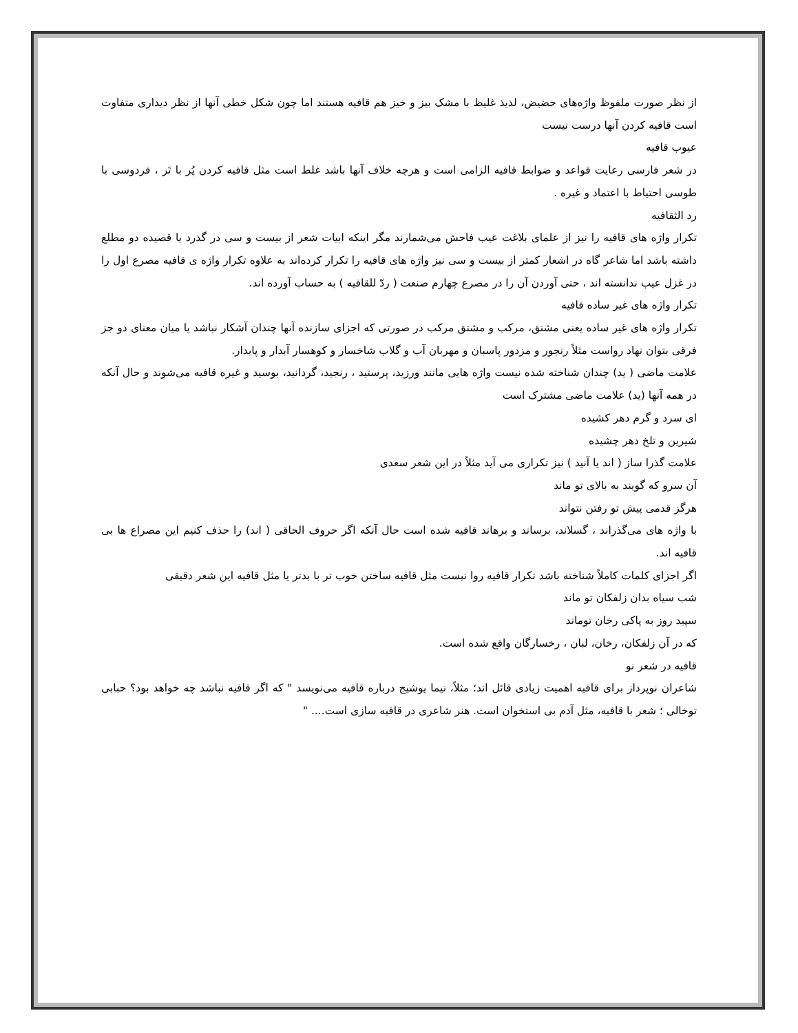از نظر صورت ملفوظ واژه‌های حضیض، لذیذ غلیظ با مشک بیز و خیز هم قافیه هستند اما چون شکل خطی آنها از نظر دیداری متفاوت است قافیه کردن آنها درست نیست
عیوب قافیه
در شعر فارسی رعایت قواعد و ضوابط قافیه الزامی است و هرچه خلاف آنها باشد غلط است مثل قافیه کردن پُر با تَر ، فردوسی با طوسی احتیاط با اعتماد و غیره .
رد الثقافیه
تکرار واژه های قافیه را نیز از علمای بلاغت عیب فاحش می‌شمارند مگر اینکه ابیات شعر از بیست و سی در گذرد یا قصیده دو مطلع داشته باشد اما شاعر گاه در اشعار کمتر از بیست و سی نیز واژه های قافیه را تکرار کرده‌اند به علاوه تکرار واژه ی قافیه مصرع اول را در غزل عیب ندانسته اند ، حتی آوردن آن را در مصرع چهارم صنعت ( ردّ للقافیه ) به حساب آورده اند.
تکرار واژه های غیر ساده قافیه
تکرار واژه های غیر ساده یعنی مشتق، مرکب و مشتق مرکب در صورتی که اجزای سازنده آنها چندان آشکار نباشد یا میان معنای دو جز فرقی بتوان نهاد رواست مثلاً رنجور و مزدور پاسبان و مهربان آب و گلاب شاخسار و کوهسار آبدار و پایدار.
علامت ماضی ( ید) چندان شناخته شده نیست واژه هایی مانند ورزید، پرستید ، رنجید، گردانید، بوسید و غیره قافیه می‌شوند و حال آنکه در همه آنها (ید) علامت ماضی مشترک است
ای سرد و گرم دهر کشیده
شیرین و تلخ دهر چشیده
علامت گذرا ساز ( اند یا آنید ) نیز تکراری می آید مثلاً در این شعر سعدی
آن سرو که گویند به بالای تو ماند
هرگز قدمی پیش تو رفتن نتواند
با واژه های می‌گذراند ، گسلاند، برساند و برهاند قافیه شده است حال آنکه اگر حروف الحاقی ( اند) را حذف کنیم این مصراع ها بی قافیه اند.
اگر اجزای کلمات کاملاً شناخته باشد تکرار قافیه روا نیست مثل قافیه ساختن خوب تر با بدتر یا مثل قافیه این شعر دقیقی
شب سیاه بدان زلفکان تو ماند
سپید روز به پاکی رخان توماند
که در آن زلفکان، رخان، لبان ، رخسارگان واقع شده است.
قافیه در شعر نو
شاعران نوپرداز برای قافیه اهمیت زیادی قائل اند؛ مثلاً، نیما یوشیج درباره قافیه می‌نویسد " که اگر قافیه نباشد چه خواهد بود؟ حبابی توخالی ؛ شعر با قافیه، مثل آدم بی استخوان است. هنر شاعری در قافیه سازی است.... "